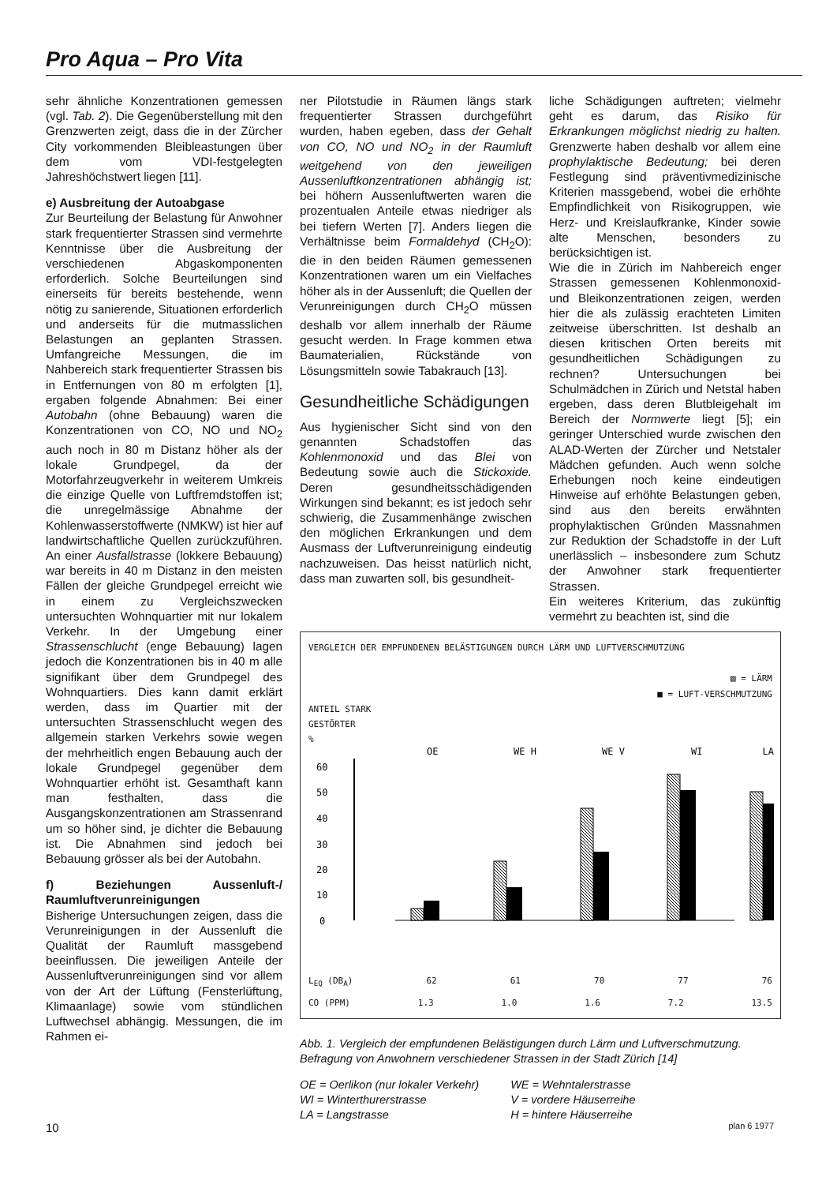Pro Aqua – Pro Vita
sehr ähnliche Konzentrationen gemessen (vgl. Tab. 2). Die Gegenüberstellung mit den Grenzwerten zeigt, dass die in der Zürcher City vorkommenden Bleibleastungen über dem vom VDI-festgelegten Jahreshöchstwert liegen [11].
e) Ausbreitung der Autoabgase
Zur Beurteilung der Belastung für Anwohner stark frequentierter Strassen sind vermehrte Kenntnisse über die Ausbreitung der verschiedenen Abgaskomponenten erforderlich. Solche Beurteilungen sind einerseits für bereits bestehende, wenn nötig zu sanierende, Situationen erforderlich und anderseits für die mutmasslichen Belastungen an geplanten Strassen. Umfangreiche Messungen, die im Nahbereich stark frequentierter Strassen bis in Entfernungen von 80 m erfolgten [1], ergaben folgende Abnahmen: Bei einer Autobahn (ohne Bebauung) waren die Konzentrationen von CO, NO und NO<sub>2</sub> auch noch in 80 m Distanz höher als der lokale Grundpegel, da der Motorfahrzeugverkehr in weiterem Umkreis die einzige Quelle von Luftfremdstoffen ist; die unregelmässige Abnahme der Kohlenwasserstoffwerte (NMKW) ist hier auf landwirtschaftliche Quellen zurückzuführen. An einer Ausfallstrasse (lokkere Bebauung) war bereits in 40 m Distanz in den meisten Fällen der gleiche Grundpegel erreicht wie in einem zu Vergleichszwecken untersuchten Wohnquartier mit nur lokalem Verkehr. In der Umgebung einer Strassenschlucht (enge Bebauung) lagen jedoch die Konzentrationen bis in 40 m alle signifikant über dem Grundpegel des Wohnquartiers. Dies kann damit erklärt werden, dass im Quartier mit der untersuchten Strassenschlucht wegen des allgemein starken Verkehrs sowie wegen der mehrheitlich engen Bebauung auch der lokale Grundpegel gegenüber dem Wohnquartier erhöht ist. Gesamthaft kann man festhalten, dass die Ausgangskonzentrationen am Strassenrand um so höher sind, je dichter die Bebauung ist. Die Abnahmen sind jedoch bei Bebauung grösser als bei der Autobahn.
f) Beziehungen Aussenluft-/ Raumluftverunreinigungen
Bisherige Untersuchungen zeigen, dass die Verunreinigungen in der Aussenluft die Qualität der Raumluft massgebend beeinflussen. Die jeweiligen Anteile der Aussenluftverunreinigungen sind vor allem von der Art der Lüftung (Fensterlüftung, Klimaanlage) sowie vom stündlichen Luftwechsel abhängig. Messungen, die im Rahmen ei-
ner Pilotstudie in Räumen längs stark frequentierter Strassen durchgeführt wurden, haben egeben, dass der Gehalt von CO, NO und NO<sub>2</sub> in der Raumluft weitgehend von den jeweiligen Aussenluftkonzentrationen abhängig ist; bei höhern Aussenluftwerten waren die prozentualen Anteile etwas niedriger als bei tiefern Werten [7]. Anders liegen die Verhältnisse beim Formaldehyd (CH<sub>2</sub>O): die in den beiden Räumen gemessenen Konzentrationen waren um ein Vielfaches höher als in der Aussenluft; die Quellen der Verunreinigungen durch CH<sub>2</sub>O müssen deshalb vor allem innerhalb der Räume gesucht werden. In Frage kommen etwa Baumaterialien, Rückstände von Lösungsmitteln sowie Tabakrauch [13].
Gesundheitliche Schädigungen
Aus hygienischer Sicht sind von den genannten Schadstoffen das Kohlenmonoxid und das Blei von Bedeutung sowie auch die Stickoxide. Deren gesundheitsschädigenden Wirkungen sind bekannt; es ist jedoch sehr schwierig, die Zusammenhänge zwischen den möglichen Erkrankungen und dem Ausmass der Luftverunreinigung eindeutig nachzuweisen. Das heisst natürlich nicht, dass man zuwarten soll, bis gesundheit-
liche Schädigungen auftreten; vielmehr geht es darum, das Risiko für Erkrankungen möglichst niedrig zu halten. Grenzwerte haben deshalb vor allem eine prophylaktische Bedeutung; bei deren Festlegung sind präventivmedizinische Kriterien massgebend, wobei die erhöhte Empfindlichkeit von Risikogruppen, wie Herz- und Kreislaufkranke, Kinder sowie alte Menschen, besonders zu berücksichtigen ist.
Wie die in Zürich im Nahbereich enger Strassen gemessenen Kohlenmonoxid- und Bleikonzentrationen zeigen, werden hier die als zulässig erachteten Limiten zeitweise überschritten. Ist deshalb an diesen kritischen Orten bereits mit gesundheitlichen Schädigungen zu rechnen? Untersuchungen bei Schulmädchen in Zürich und Netstal haben ergeben, dass deren Blutbleigehalt im Bereich der Normwerte liegt [5]; ein geringer Unterschied wurde zwischen den ALAD-Werten der Zürcher und Netstaler Mädchen gefunden. Auch wenn solche Erhebungen noch keine eindeutigen Hinweise auf erhöhte Belastungen geben, sind aus den bereits erwähnten prophylaktischen Gründen Massnahmen zur Reduktion der Schadstoffe in der Luft unerlässlich – insbesondere zum Schutz der Anwohner stark frequentierter Strassen.
Ein weiteres Kriterium, das zukünftig vermehrt zu beachten ist, sind die
VERGLEICH DER EMPFUNDENEN BELÄSTIGUNGEN DURCH LÄRM UND LUFTVERSCHMUTZUNG
▨ = LÄRM
■ = LUFT-VERSCHMUTZUNG
ANTEIL STARK
GESTÖRTER
%
60
50
40
30
20
10
0
OE
WE H
WE V
WI
LA
L<sub>EQ</sub> (DB<sub>A</sub>) 62 61 70 77 76
CO (PPM) 1.3 1.0 1.6 7.2 13.5
Abb. 1. Vergleich der empfundenen Belästigungen durch Lärm und Luftverschmutzung. Befragung von Anwohnern verschiedener Strassen in der Stadt Zürich [14]
OE = Oerlikon (nur lokaler Verkehr)
WI = Winterthurerstrasse
LA = Langstrasse
WE = Wehntalerstrasse
V = vordere Häuserreihe
H = hintere Häuserreihe
10 plan 6 1977